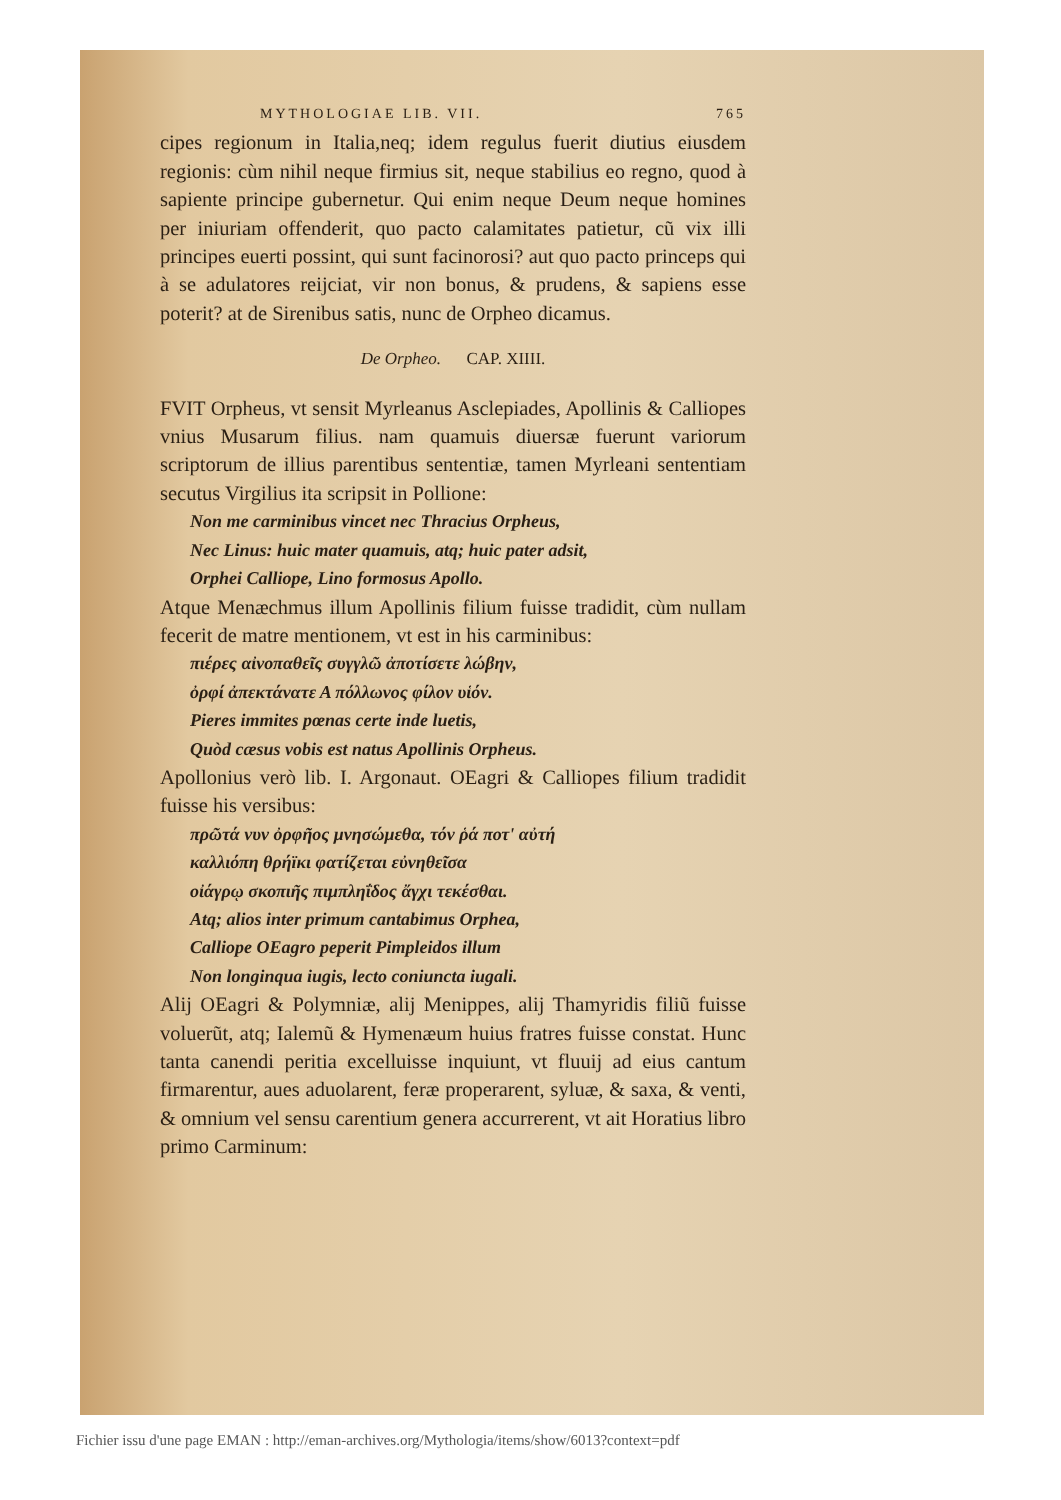MYTHOLOGIAE LIB. VII. 765
cipes regionum in Italia,neq; idem regulus fuerit diutius eiusdem regionis: cùm nihil neque firmius sit, neque stabilius eo regno, quod à sapiente principe gubernetur. Qui enim neque Deum neque homines per iniuriam offenderit, quo pacto calamitates patietur, cũ vix illi principes euerti possint, qui sunt facinorosi? aut quo pacto princeps qui à se adulatores reijciat, vir non bonus, & prudens, & sapiens esse poterit? at de Sirenibus satis, nunc de Orpheo dicamus.
De Orpheo. CAP. XIIII.
FVIT Orpheus, vt sensit Myrleanus Asclepiades, Apollinis & Calliopes vnius Musarum filius. nam quamuis diuersæ fuerunt variorum scriptorum de illius parentibus sententiæ, tamen Myrleani sententiam secutus Virgilius ita scripsit in Pollione:
Non me carminibus vincet nec Thracius Orpheus,
Nec Linus: huic mater quamuis, atq; huic pater adsit,
Orphei Calliope, Lino formosus Apollo.
Atque Menæchmus illum Apollinis filium fuisse tradidit, cùm nullam fecerit de matre mentionem, vt est in his carminibus:
πιέρες αἰνοπαθεῖς συγγλῶ ἀποτίσετε λώβην,
ὀρφί ἀπεκτάνατε Α πόλλωνος φίλον υἱόν.
Pieres immites pœnas certe inde luetis,
Quòd cæsus vobis est natus Apollinis Orpheus.
Apollonius verò lib. I. Argonaut. OEagri & Calliopes filium tradidit fuisse his versibus:
πρῶτά νυν ὀρφῆος μνησώμεθα, τόν ῥά ποτ' αὐτή
καλλιόπη θρήϊκι φατίζεται εὐνηθεῖσα
οἰάγρῳ σκοπιῆς πιμπληΐδος ἄγχι τεκέσθαι.
Atq; alios inter primum cantabimus Orphea,
Calliope OEagro peperit Pimpleidos illum
Non longinqua iugis, lecto coniuncta iugali.
Alij OEagri & Polymniæ, alij Menippes, alij Thamyridis filiũ fuisse voluerũt, atq; Ialemũ & Hymenæum huius fratres fuisse constat. Hunc tanta canendi peritia excelluisse inquiunt, vt fluuij ad eius cantum firmarentur, aues aduolarent, feræ properarent, syluæ, & saxa, & venti, & omnium vel sensu carentium genera accurrerent, vt ait Horatius libro primo Carminum:
Fichier issu d'une page EMAN : http://eman-archives.org/Mythologia/items/show/6013?context=pdf